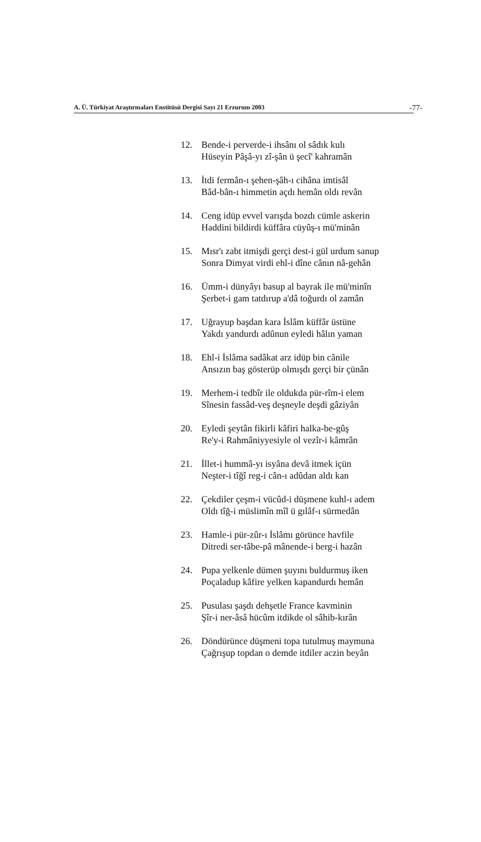A. Ü. Türkiyat Araştırmaları Enstitüsü Dergisi Sayı 21 Erzurum 2003 -77-
12. Bende-i perverde-i ihsânı ol sâdık kulı
Hüseyin Pâşâ-yı zî-şân ü şecî' kahramân
13. İtdi fermân-ı şehen-şâh-ı cihâna imtisâl
Bâd-bân-ı himmetin açdı hemân oldı revân
14. Ceng idüp evvel varışda bozdı cümle askerin
Haddini bildirdi küffâra cüyûş-ı mü'minân
15. Mısr'ı zabt itmişdi gerçi dest-i gül urdum sanup
Sonra Dimyat virdi ehl-i dîne cânın nâ-gehân
16. Ümm-i dünyâyı basup al bayrak ile mü'minîn
Şerbet-i gam tatdırup a'dâ toğurdı ol zamân
17. Uğrayup başdan kara İslâm küffâr üstüne
Yakdı yandurdı adûnun eyledi hâlın yaman
18. Ehl-i İslâma sadâkat arz idüp bin cânile
Ansızın baş gösterüp olmışdı gerçi bir çünân
19. Merhem-i tedbîr ile oldukda pür-rîm-i elem
Sînesin fassâd-veş deşneyle deşdi gâziyân
20. Eyledi şeytân fikirli kâfiri halka-be-gûş
Re'y-i Rahmâniyyesiyle ol vezîr-i kâmrân
21. İllet-i hummâ-yı isyâna devâ itmek içün
Neşter-i tîğî reg-i cân-ı adûdan aldı kan
22. Çekdiler çeşm-i vücûd-i düşmene kuhl-ı adem
Oldı tîğ-i müslimîn mîl ü gılâf-ı sürmedân
23. Hamle-i pür-zûr-ı İslâmı görünce havfile
Ditredi ser-tâbe-pâ mânende-i berg-i hazân
24. Pupa yelkenle dümen şuyını buldurmuş iken
Poçaladup kâfire yelken kapandurdı hemân
25. Pusulası şaşdı dehşetle France kavminin
Şîr-i ner-âsâ hücûm itdikde ol sâhib-kırân
26. Döndürünce düşmeni topa tutulmuş maymuna
Çağrışup topdan o demde itdiler aczin beyân